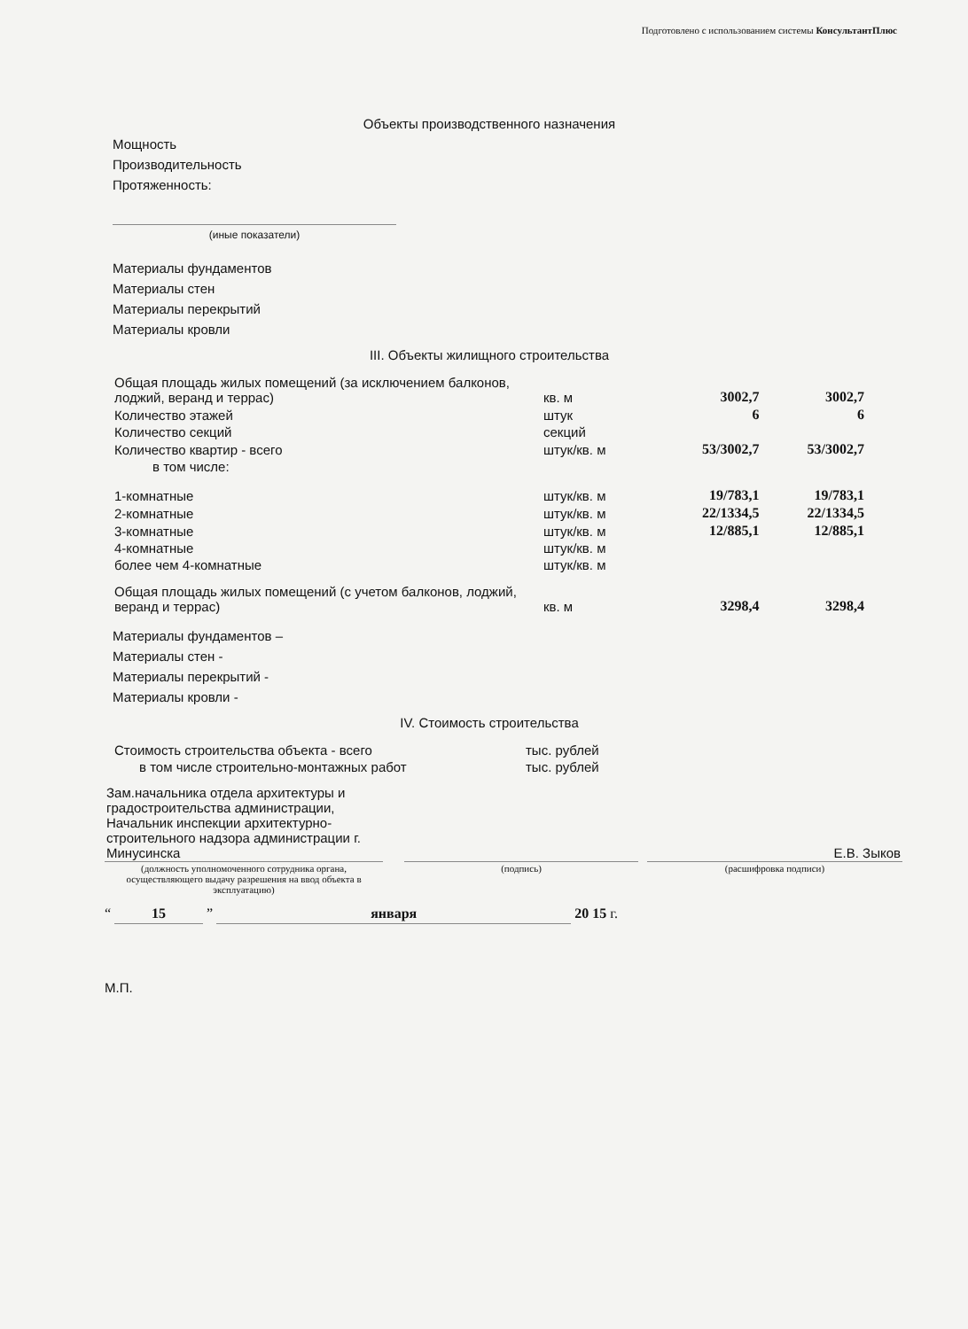Подготовлено с использованием системы КонсультантПлюс
Объекты производственного назначения
Мощность
Производительность
Протяженность:
(иные показатели)
Материалы фундаментов
Материалы стен
Материалы перекрытий
Материалы кровли
III. Объекты жилищного строительства
| Общая площадь жилых помещений (за исключением балконов, лоджий, веранд и террас) | кв. м | 3002,7 | 3002,7 |
| Количество этажей | штук | 6 | 6 |
| Количество секций | секций | | |
| Количество квартир - всего | штук/кв. м | 53/3002,7 | 53/3002,7 |
| в том числе: | | | |
| 1-комнатные | штук/кв. м | 19/783,1 | 19/783,1 |
| 2-комнатные | штук/кв. м | 22/1334,5 | 22/1334,5 |
| 3-комнатные | штук/кв. м | 12/885,1 | 12/885,1 |
| 4-комнатные | штук/кв. м | | |
| более чем 4-комнатные | штук/кв. м | | |
| Общая площадь жилых помещений (с учетом балконов, лоджий, веранд и террас) | кв. м | 3298,4 | 3298,4 |
Материалы фундаментов –
Материалы стен -
Материалы перекрытий -
Материалы кровли -
IV. Стоимость строительства
| Стоимость строительства объекта - всего | тыс. рублей |
| в том числе строительно-монтажных работ | тыс. рублей |
| Зам.начальника отдела архитектуры и градостроительства администрации, Начальник инспекции архитектурно-строительного надзора администрации г. Минусинска | | | | Е.В. Зыков |
| (должность уполномоченного сотрудника органа, осуществляющего выдачу разрешения на ввод объекта в эксплуатацию) | | (подпись) | | (расшифровка подписи) |
“ 15 ” января 20 15 г.
М.П.